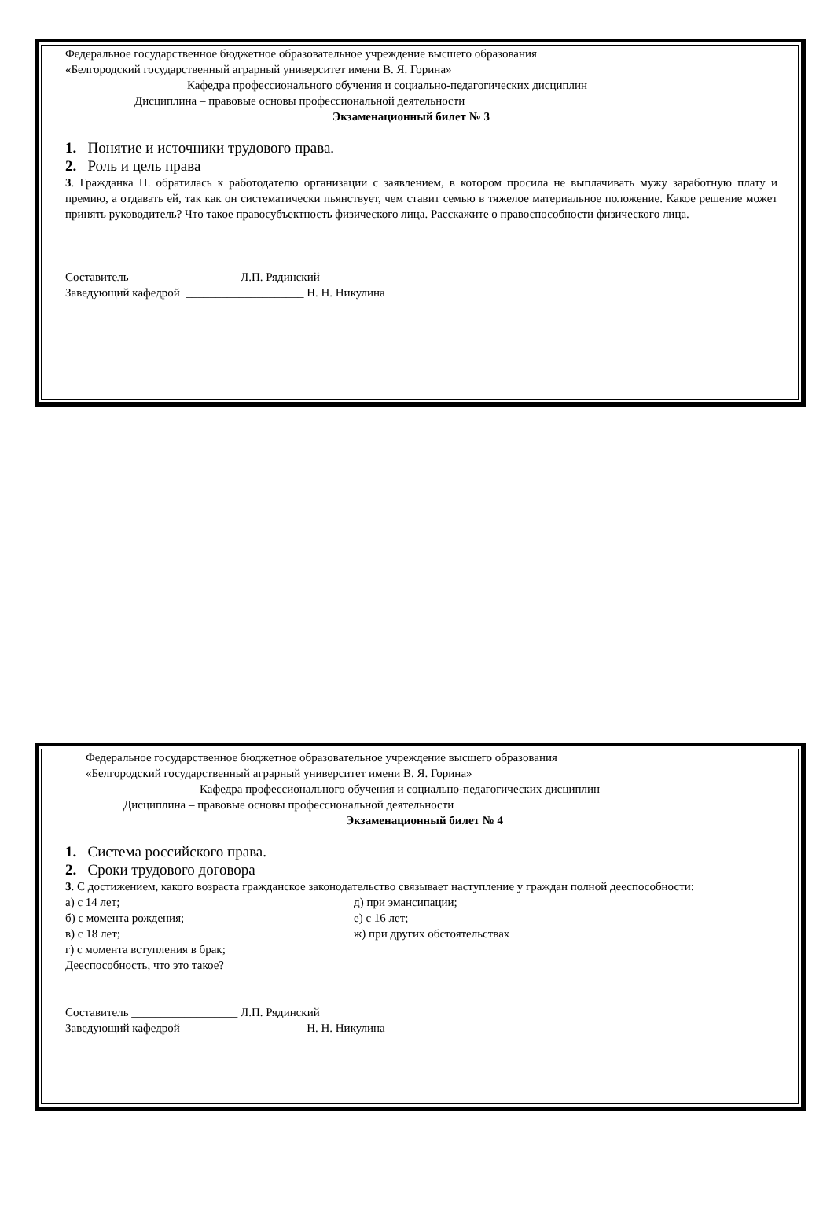Федеральное государственное бюджетное образовательное учреждение высшего образования
«Белгородский государственный аграрный университет имени В. Я. Горина»
Кафедра профессионального обучения и социально-педагогических дисциплин
Дисциплина – правовые основы профессиональной деятельности
Экзаменационный билет № 3
1. Понятие и источники трудового права.
2. Роль и цель права
3. Гражданка П. обратилась к работодателю организации с заявлением, в котором просила не выплачивать мужу заработную плату и премию, а отдавать ей, так как он систематически пьянствует, чем ставит семью в тяжелое материальное положение. Какое решение может принять руководитель? Что такое правосубъектность физического лица. Расскажите о правоспособности физического лица.
Составитель __________________ Л.П. Рядинский
Заведующий кафедрой ____________________ Н. Н. Никулина
Федеральное государственное бюджетное образовательное учреждение высшего образования
«Белгородский государственный аграрный университет имени В. Я. Горина»
Кафедра профессионального обучения и социально-педагогических дисциплин
Дисциплина – правовые основы профессиональной деятельности
Экзаменационный билет № 4
1. Система российского права.
2. Сроки трудового договора
3. С достижением, какого возраста гражданское законодательство связывает наступление у граждан полной дееспособности:
а) с 14 лет;
б) с момента рождения;
в) с 18 лет;
г) с момента вступления в брак;
д) при эмансипации;
е) с 16 лет;
ж) при других обстоятельствах
Дееспособность, что это такое?
Составитель __________________ Л.П. Рядинский
Заведующий кафедрой ____________________ Н. Н. Никулина